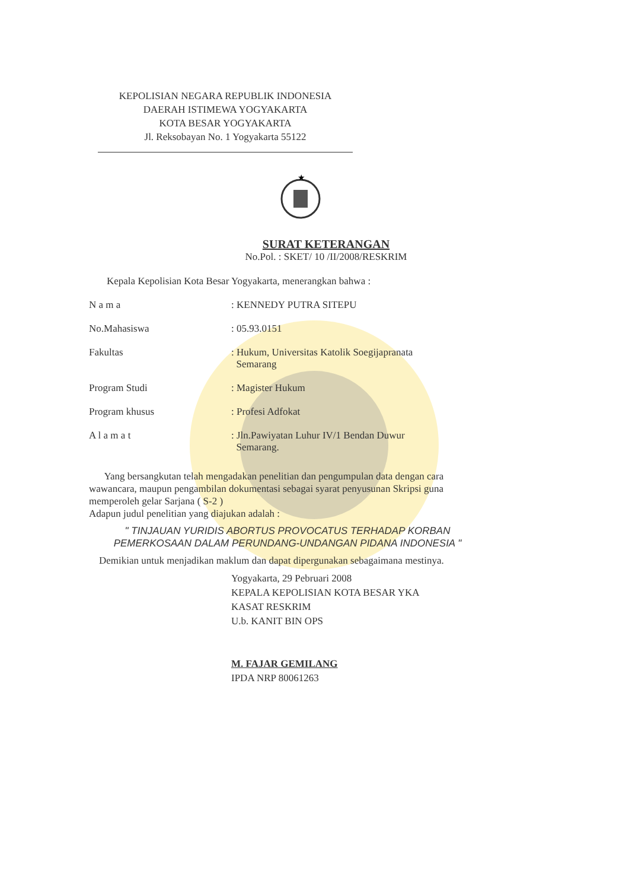KEPOLISIAN NEGARA REPUBLIK INDONESIA
DAERAH ISTIMEWA YOGYAKARTA
KOTA BESAR YOGYAKARTA
Jl. Reksobayan No. 1 Yogyakarta 55122
★
SURAT KETERANGAN
No.Pol. : SKET/ 10 /II/2008/RESKRIM
Kepala Kepolisian Kota Besar Yogyakarta, menerangkan bahwa :
| N a m a | : KENNEDY PUTRA SITEPU |
| No.Mahasiswa | : 05.93.0151 |
| Fakultas | : Hukum, Universitas Katolik Soegijapranata Semarang |
| Program Studi | : Magister Hukum |
| Program khusus | : Profesi Adfokat |
| A l a m a t | : Jln.Pawiyatan Luhur IV/1 Bendan Duwur Semarang. |
Yang bersangkutan telah mengadakan penelitian dan pengumpulan data dengan cara wawancara, maupun pengambilan dokumentasi sebagai syarat penyusunan Skripsi guna memperoleh gelar Sarjana ( S-2 )
Adapun judul penelitian yang diajukan adalah :
" TINJAUAN YURIDIS ABORTUS PROVOCATUS TERHADAP KORBAN
PEMERKOSAAN DALAM PERUNDANG-UNDANGAN PIDANA INDONESIA "
Demikian untuk menjadikan maklum dan dapat dipergunakan sebagaimana mestinya.
Yogyakarta, 29 Pebruari 2008
KEPALA KEPOLISIAN KOTA BESAR YKA
KASAT RESKRIM
U.b. KANIT BIN OPS
M. FAJAR GEMILANG
IPDA NRP 80061263